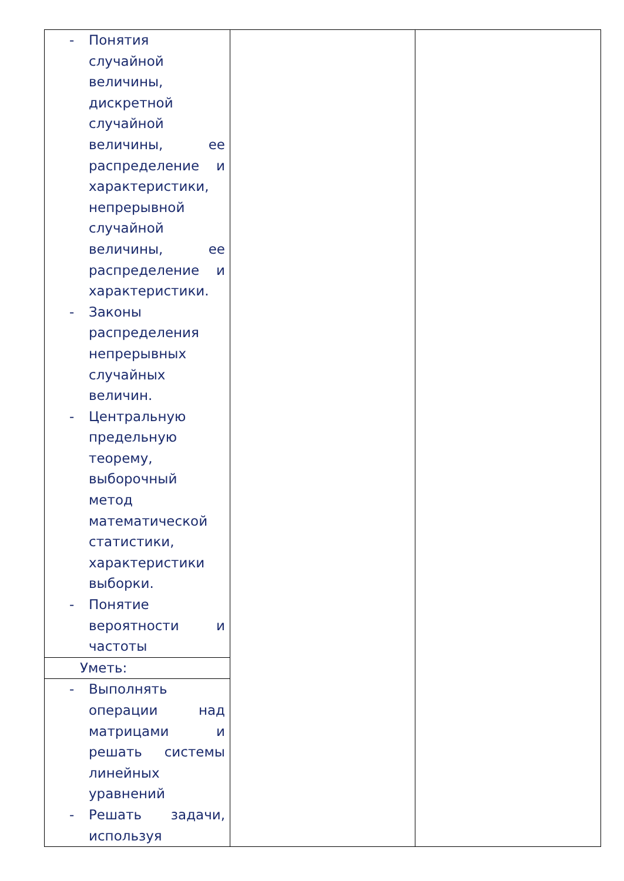| - Понятия случайной величины, дискретной случайной величины, ее распределение и характеристики, непрерывной случайной величины, ее распределение и характеристики. - Законы распределения непрерывных случайных величин. - Центральную предельную теорему, выборочный метод математической статистики, характеристики выборки. - Понятие вероятности и частоты | | |
| Уметь: | | |
| - Выполнять операции над матрицами и решать системы линейных уравнений - Решать задачи, используя | | |